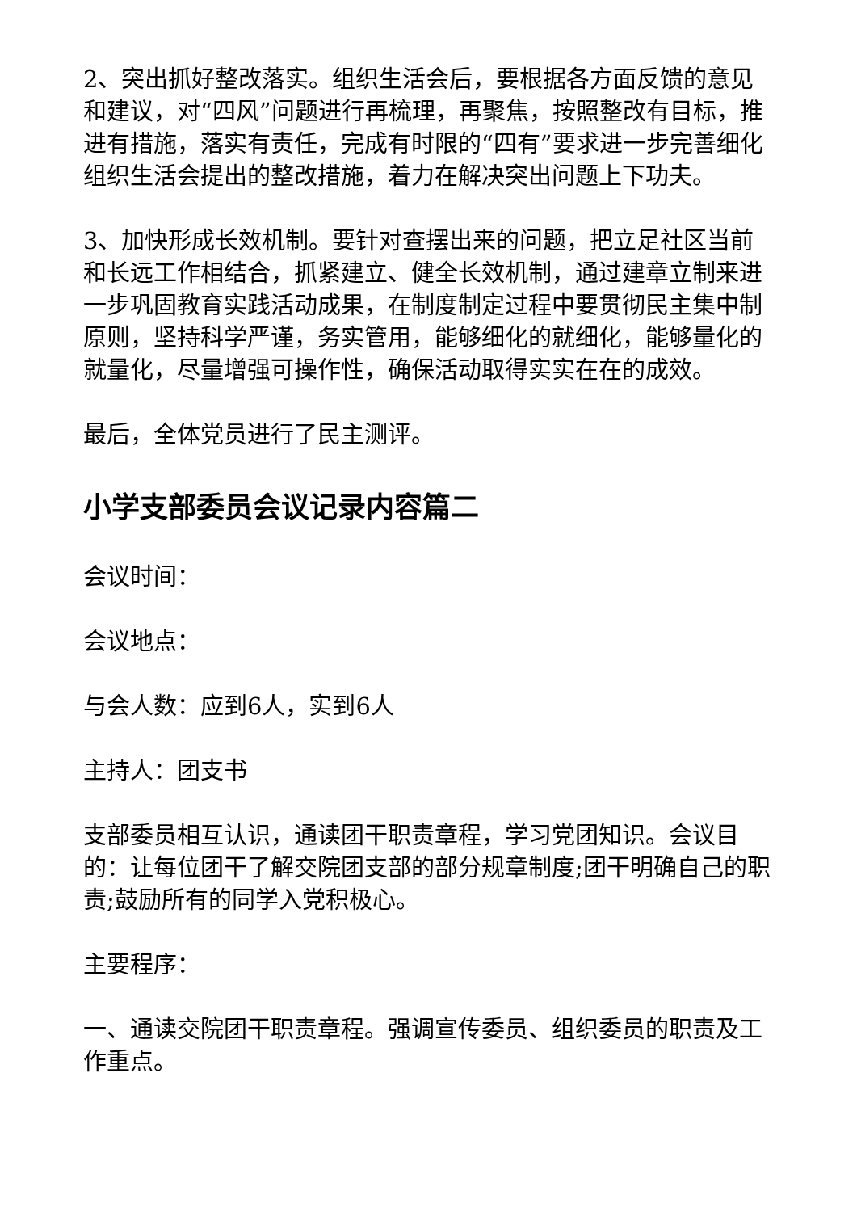2、突出抓好整改落实。组织生活会后，要根据各方面反馈的意见和建议，对“四风”问题进行再梳理，再聚焦，按照整改有目标，推进有措施，落实有责任，完成有时限的“四有”要求进一步完善细化组织生活会提出的整改措施，着力在解决突出问题上下功夫。
3、加快形成长效机制。要针对查摆出来的问题，把立足社区当前和长远工作相结合，抓紧建立、健全长效机制，通过建章立制来进一步巩固教育实践活动成果，在制度制定过程中要贯彻民主集中制原则，坚持科学严谨，务实管用，能够细化的就细化，能够量化的就量化，尽量增强可操作性，确保活动取得实实在在的成效。
最后，全体党员进行了民主测评。
小学支部委员会议记录内容篇二
会议时间：
会议地点：
与会人数：应到6人，实到6人
主持人：团支书
支部委员相互认识，通读团干职责章程，学习党团知识。会议目的：让每位团干了解交院团支部的部分规章制度;团干明确自己的职责;鼓励所有的同学入党积极心。
主要程序：
一、通读交院团干职责章程。强调宣传委员、组织委员的职责及工作重点。